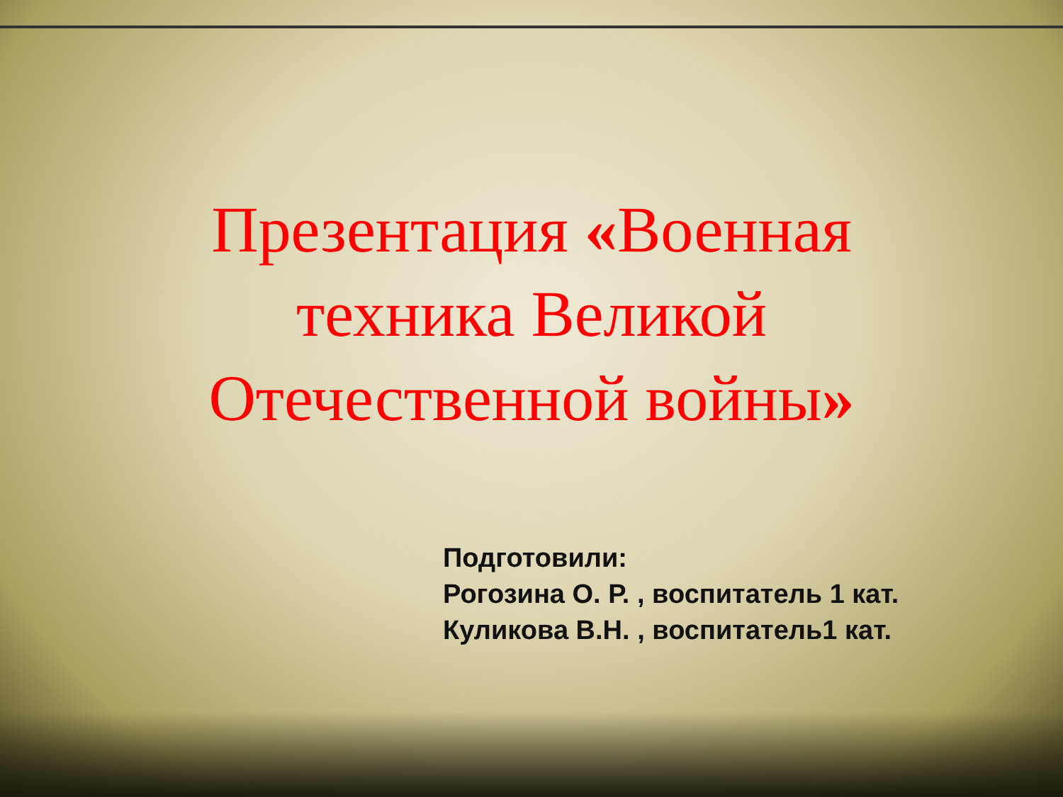Презентация «Военная
техника Великой
Отечественной войны»
Подготовили:
Рогозина О. Р. , воспитатель 1 кат.
Куликова В.Н. , воспитатель1 кат.